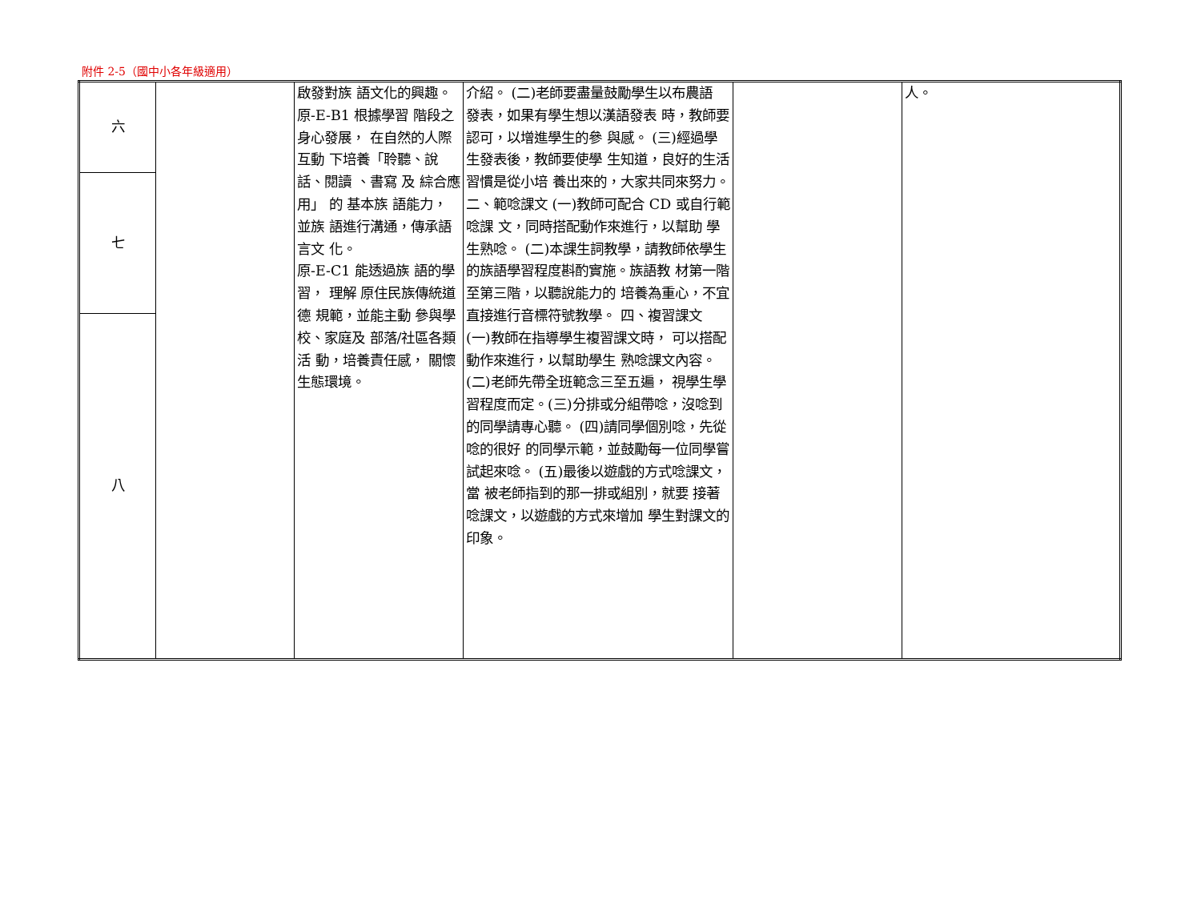附件 2-5（國中小各年級適用）
| 六 | | 啟發對族 語文化的興趣。 原-E-B1 根據學習 階段之身心發展， 在自然的人際互動 下培養「聆聽、說話、閱讀 、書寫 及 綜合應用」 的 基本族 語能力， 並族 語進行溝通，傳承語言文 化。 原-E-C1 能透過族 語的學習， 理解 原住民族傳統道德 規範，並能主動 參與學校、家庭及 部落/社區各類活 動，培養責任感， 關懷生態環境。 | 介紹。 (二)老師要盡量鼓勵學生以布農語 發表，如果有學生想以漢語發表 時，教師要認可，以增進學生的參 與感。 (三)經過學生發表後，教師要使學 生知道，良好的生活習慣是從小培 養出來的，大家共同來努力。 二、範唸課文 (一)教師可配合 CD 或自行範唸課 文，同時搭配動作來進行，以幫助 學生熟唸。 (二)本課生詞教學，請教師依學生 的族語學習程度斟酌實施。族語教 材第一階至第三階，以聽說能力的 培養為重心，不宜直接進行音標符號教學。 四、複習課文 (一)教師在指導學生複習課文時， 可以搭配動作來進行，以幫助學生 熟唸課文內容。 (二)老師先帶全班範念三至五遍， 視學生學習程度而定。(三)分排或分組帶唸，沒唸到的同學請專心聽。 (四)請同學個別唸，先從唸的很好 的同學示範，並鼓勵每一位同學嘗 試起來唸。 (五)最後以遊戲的方式唸課文，當 被老師指到的那一排或組別，就要 接著唸課文，以遊戲的方式來增加 學生對課文的印象。 | | 人。 |
| 七 | | | | | |
| 八 | | | | | |